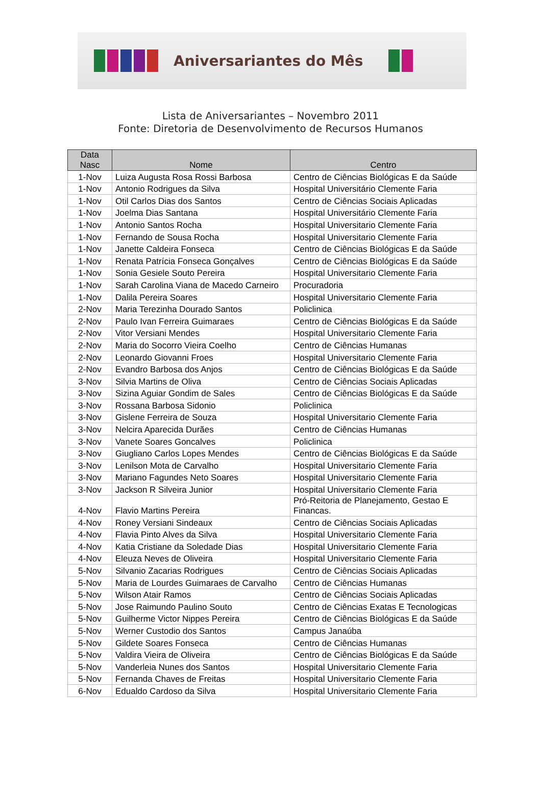Aniversariantes do Mês
Lista de Aniversariantes – Novembro 2011
Fonte: Diretoria de Desenvolvimento de Recursos Humanos
| Data Nasc | Nome | Centro |
| --- | --- | --- |
| 1-Nov | Luiza Augusta Rosa Rossi Barbosa | Centro de Ciências Biológicas E da Saúde |
| 1-Nov | Antonio Rodrigues da Silva | Hospital Universitário Clemente Faria |
| 1-Nov | Otil Carlos Dias dos Santos | Centro de Ciências Sociais Aplicadas |
| 1-Nov | Joelma Dias Santana | Hospital Universitário Clemente Faria |
| 1-Nov | Antonio Santos Rocha | Hospital Universitario Clemente Faria |
| 1-Nov | Fernando de Sousa Rocha | Hospital Universitario Clemente Faria |
| 1-Nov | Janette Caldeira Fonseca | Centro de Ciências Biológicas E da Saúde |
| 1-Nov | Renata Patrícia Fonseca Gonçalves | Centro de Ciências Biológicas E da Saúde |
| 1-Nov | Sonia Gesiele Souto Pereira | Hospital Universitario Clemente Faria |
| 1-Nov | Sarah Carolina Viana de Macedo Carneiro | Procuradoria |
| 1-Nov | Dalila Pereira Soares | Hospital Universitario Clemente Faria |
| 2-Nov | Maria Terezinha Dourado Santos | Policlinica |
| 2-Nov | Paulo Ivan Ferreira Guimaraes | Centro de Ciências Biológicas E da Saúde |
| 2-Nov | Vitor Versiani Mendes | Hospital Universitario Clemente Faria |
| 2-Nov | Maria do Socorro Vieira Coelho | Centro de Ciências Humanas |
| 2-Nov | Leonardo Giovanni Froes | Hospital Universitario Clemente Faria |
| 2-Nov | Evandro Barbosa dos Anjos | Centro de Ciências Biológicas E da Saúde |
| 3-Nov | Silvia Martins de Oliva | Centro de Ciências Sociais Aplicadas |
| 3-Nov | Sizina Aguiar Gondim de Sales | Centro de Ciências Biológicas E da Saúde |
| 3-Nov | Rossana Barbosa Sidonio | Policlinica |
| 3-Nov | Gislene Ferreira de Souza | Hospital Universitario Clemente Faria |
| 3-Nov | Nelcira Aparecida Durães | Centro de Ciências Humanas |
| 3-Nov | Vanete Soares Goncalves | Policlinica |
| 3-Nov | Giugliano Carlos Lopes Mendes | Centro de Ciências Biológicas E da Saúde |
| 3-Nov | Lenilson Mota de Carvalho | Hospital Universitario Clemente Faria |
| 3-Nov | Mariano Fagundes Neto Soares | Hospital Universitario Clemente Faria |
| 3-Nov | Jackson R Silveira Junior | Hospital Universitario Clemente Faria |
| 4-Nov | Flavio Martins Pereira | Pró-Reitoria de Planejamento, Gestao E Financas. |
| 4-Nov | Roney Versiani Sindeaux | Centro de Ciências Sociais Aplicadas |
| 4-Nov | Flavia Pinto Alves da Silva | Hospital Universitario Clemente Faria |
| 4-Nov | Katia Cristiane da Soledade Dias | Hospital Universitario Clemente Faria |
| 4-Nov | Eleuza Neves de Oliveira | Hospital Universitario Clemente Faria |
| 5-Nov | Silvanio Zacarias Rodrigues | Centro de Ciências Sociais Aplicadas |
| 5-Nov | Maria de Lourdes Guimaraes de Carvalho | Centro de Ciências Humanas |
| 5-Nov | Wilson Atair Ramos | Centro de Ciências Sociais Aplicadas |
| 5-Nov | Jose Raimundo Paulino Souto | Centro de Ciências Exatas E Tecnologicas |
| 5-Nov | Guilherme Victor Nippes Pereira | Centro de Ciências Biológicas E da Saúde |
| 5-Nov | Werner Custodio dos Santos | Campus Janaúba |
| 5-Nov | Gildete Soares Fonseca | Centro de Ciências Humanas |
| 5-Nov | Valdira Vieira de Oliveira | Centro de Ciências Biológicas E da Saúde |
| 5-Nov | Vanderleia Nunes dos Santos | Hospital Universitario Clemente Faria |
| 5-Nov | Fernanda Chaves de Freitas | Hospital Universitario Clemente Faria |
| 6-Nov | Edualdo Cardoso da Silva | Hospital Universitario Clemente Faria |